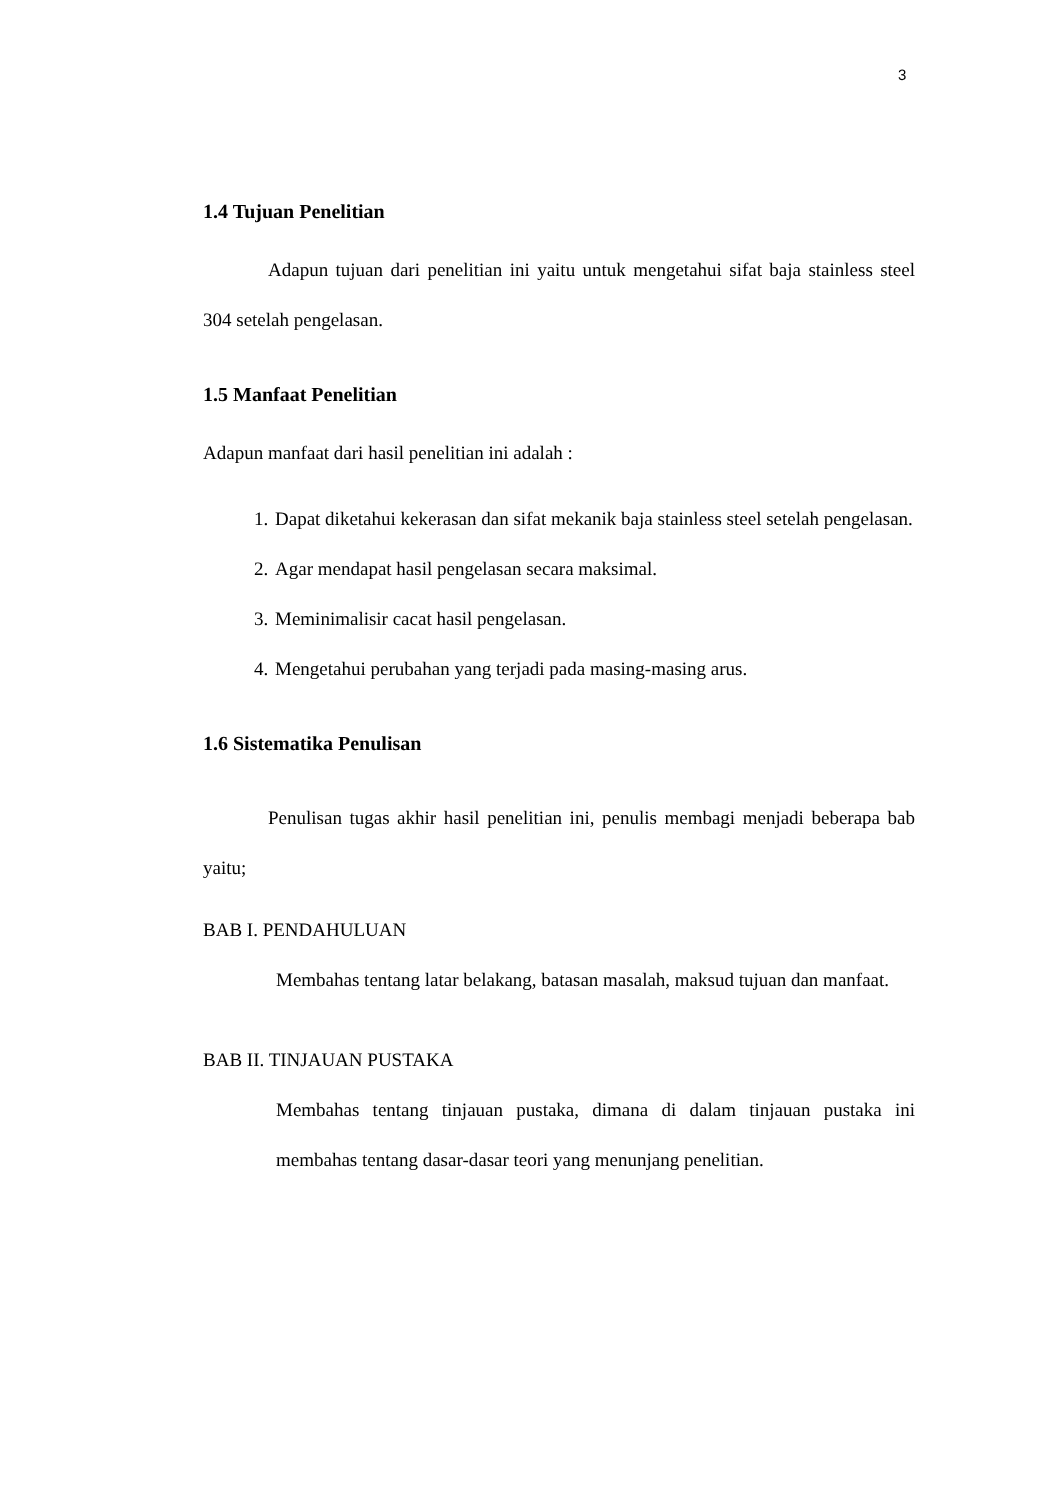3
1.4 Tujuan Penelitian
Adapun tujuan dari penelitian ini yaitu untuk mengetahui sifat baja stainless steel 304 setelah pengelasan.
1.5 Manfaat Penelitian
Adapun manfaat dari hasil penelitian ini adalah :
1. Dapat diketahui kekerasan dan sifat mekanik baja stainless steel setelah pengelasan.
2. Agar mendapat hasil pengelasan secara maksimal.
3. Meminimalisir cacat hasil pengelasan.
4. Mengetahui perubahan yang terjadi pada masing-masing arus.
1.6 Sistematika Penulisan
Penulisan tugas akhir hasil penelitian ini, penulis membagi menjadi beberapa bab yaitu;
BAB I. PENDAHULUAN
Membahas tentang latar belakang, batasan masalah, maksud tujuan dan manfaat.
BAB II. TINJAUAN PUSTAKA
Membahas tentang tinjauan pustaka, dimana di dalam tinjauan pustaka ini membahas tentang dasar-dasar teori yang menunjang penelitian.